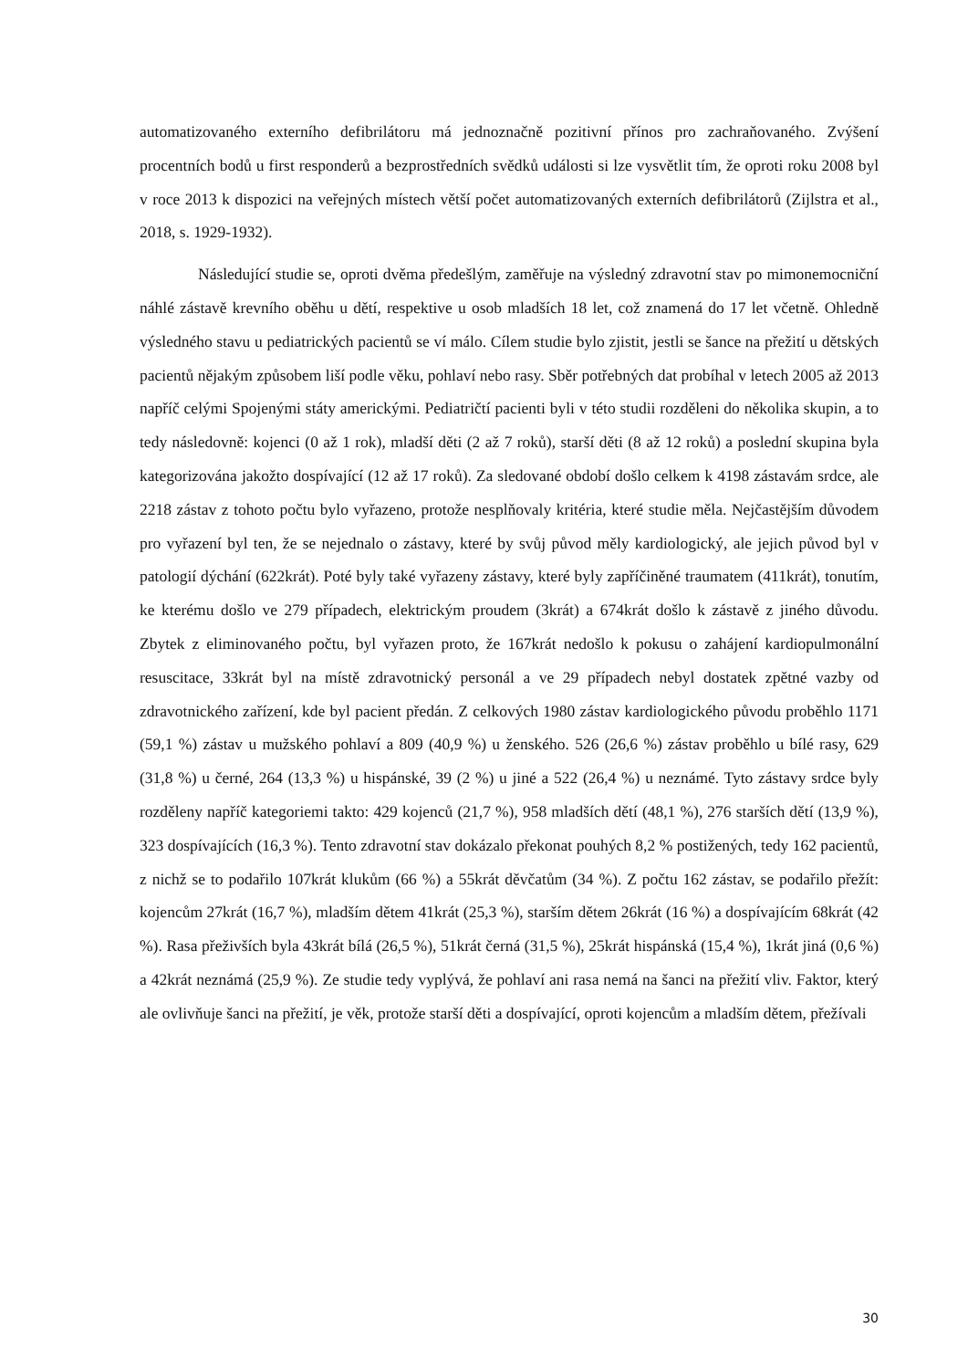automatizovaného externího defibrilátoru má jednoznačně pozitivní přínos pro zachraňovaného. Zvýšení procentních bodů u first responderů a bezprostředních svědků události si lze vysvětlit tím, že oproti roku 2008 byl v roce 2013 k dispozici na veřejných místech větší počet automatizovaných externích defibrilátorů (Zijlstra et al., 2018, s. 1929-1932).
Následující studie se, oproti dvěma předešlým, zaměřuje na výsledný zdravotní stav po mimonemocniční náhlé zástavě krevního oběhu u dětí, respektive u osob mladších 18 let, což znamená do 17 let včetně. Ohledně výsledného stavu u pediatrických pacientů se ví málo. Cílem studie bylo zjistit, jestli se šance na přežití u dětských pacientů nějakým způsobem liší podle věku, pohlaví nebo rasy. Sběr potřebných dat probíhal v letech 2005 až 2013 napříč celými Spojenými státy americkými. Pediatričtí pacienti byli v této studii rozděleni do několika skupin, a to tedy následovně: kojenci (0 až 1 rok), mladší děti (2 až 7 roků), starší děti (8 až 12 roků) a poslední skupina byla kategorizována jakožto dospívající (12 až 17 roků). Za sledované období došlo celkem k 4198 zástavám srdce, ale 2218 zástav z tohoto počtu bylo vyřazeno, protože nesplňovaly kritéria, které studie měla. Nejčastějším důvodem pro vyřazení byl ten, že se nejednalo o zástavy, které by svůj původ měly kardiologický, ale jejich původ byl v patologií dýchání (622krát). Poté byly také vyřazeny zástavy, které byly zapříčiněné traumatem (411krát), tonutím, ke kterému došlo ve 279 případech, elektrickým proudem (3krát) a 674krát došlo k zástavě z jiného důvodu. Zbytek z eliminovaného počtu, byl vyřazen proto, že 167krát nedošlo k pokusu o zahájení kardiopulmonální resuscitace, 33krát byl na místě zdravotnický personál a ve 29 případech nebyl dostatek zpětné vazby od zdravotnického zařízení, kde byl pacient předán. Z celkových 1980 zástav kardiologického původu proběhlo 1171 (59,1 %) zástav u mužského pohlaví a 809 (40,9 %) u ženského. 526 (26,6 %) zástav proběhlo u bílé rasy, 629 (31,8 %) u černé, 264 (13,3 %) u hispánské, 39 (2 %) u jiné a 522 (26,4 %) u neznámé. Tyto zástavy srdce byly rozděleny napříč kategoriemi takto: 429 kojenců (21,7 %), 958 mladších dětí (48,1 %), 276 starších dětí (13,9 %), 323 dospívajících (16,3 %). Tento zdravotní stav dokázalo překonat pouhých 8,2 % postižených, tedy 162 pacientů, z nichž se to podařilo 107krát klukům (66 %) a 55krát děvčatům (34 %). Z počtu 162 zástav, se podařilo přežít: kojencům 27krát (16,7 %), mladším dětem 41krát (25,3 %), starším dětem 26krát (16 %) a dospívajícím 68krát (42 %). Rasa přeživších byla 43krát bílá (26,5 %), 51krát černá (31,5 %), 25krát hispánská (15,4 %), 1krát jiná (0,6 %) a 42krát neznámá (25,9 %). Ze studie tedy vyplývá, že pohlaví ani rasa nemá na šanci na přežití vliv. Faktor, který ale ovlivňuje šanci na přežití, je věk, protože starší děti a dospívající, oproti kojencům a mladším dětem, přežívali
30